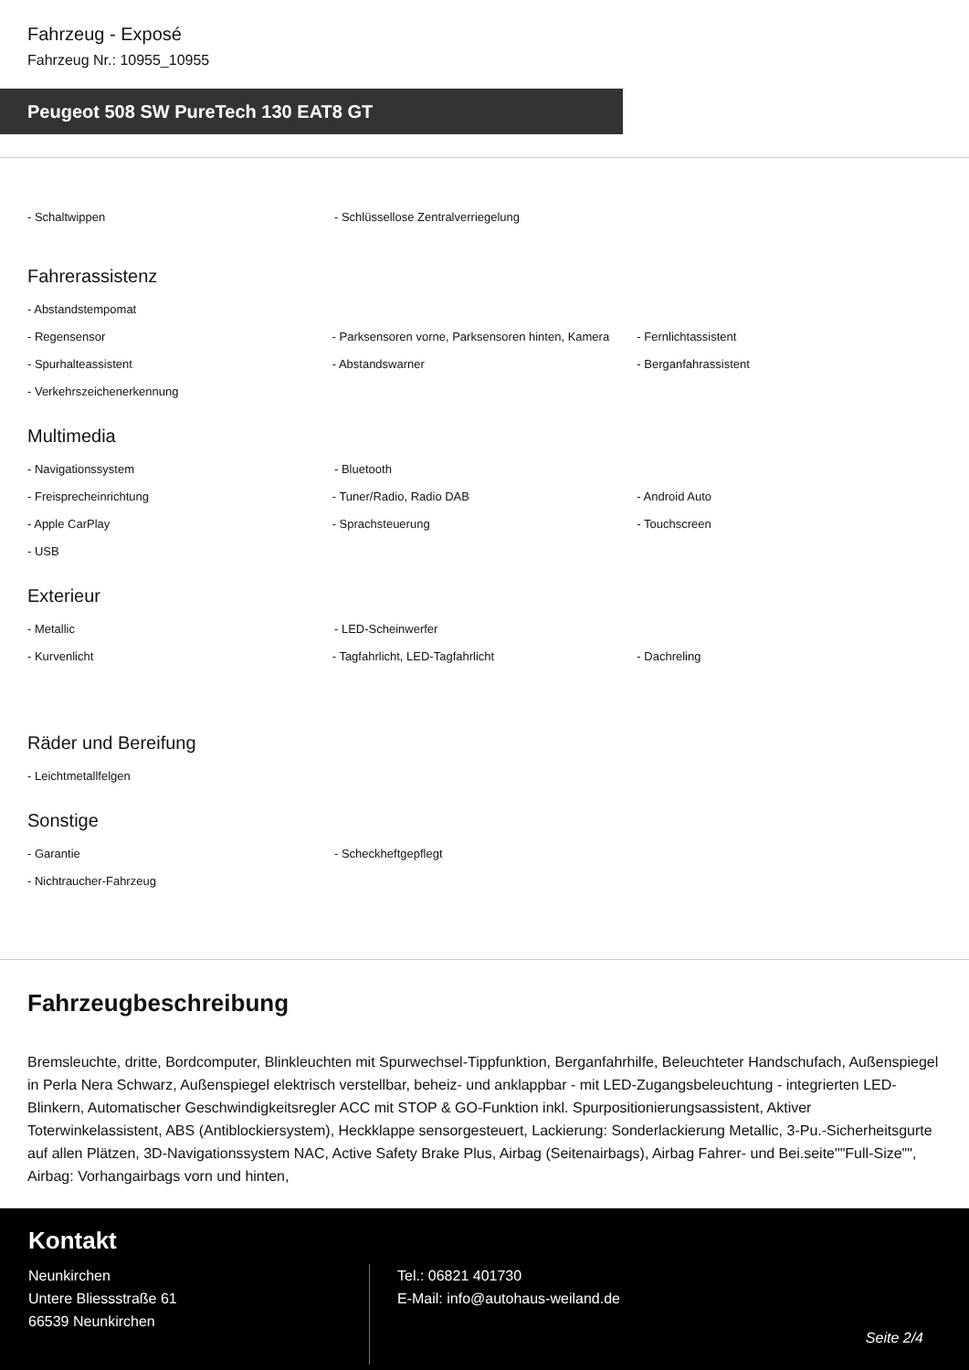Fahrzeug - Exposé
Fahrzeug Nr.: 10955_10955
Peugeot 508 SW PureTech 130 EAT8 GT
- Schaltwippen - Schlüssellose Zentralverriegelung
Fahrerassistenz
- Abstandstempomat
- Regensensor - Parksensoren vorne, Parksensoren hinten, Kamera
- Fernlichtassistent
- Spurhalteassistent - Abstandswarner - Berganfahrassistent
- Verkehrszeichenerkennung
Multimedia
- Navigationssystem - Bluetooth
- Freisprecheinrichtung - Tuner/Radio, Radio DAB - Android Auto
- Apple CarPlay - Sprachsteuerung - Touchscreen
- USB
Exterieur
- Metallic - LED-Scheinwerfer
- Kurvenlicht - Tagfahrlicht, LED-Tagfahrlicht - Dachreling
Räder und Bereifung
- Leichtmetallfelgen
Sonstige
- Garantie - Scheckheftgepflegt
- Nichtraucher-Fahrzeug
Fahrzeugbeschreibung
Bremsleuchte, dritte, Bordcomputer, Blinkleuchten mit Spurwechsel-Tippfunktion, Berganfahrhilfe, Beleuchteter Handschufach, Außenspiegel in Perla Nera Schwarz, Außenspiegel elektrisch verstellbar, beheiz- und anklappbar - mit LED-Zugangsbeleuchtung - integrierten LED-Blinkern, Automatischer Geschwindigkeitsregler ACC mit STOP & GO-Funktion inkl. Spurpositionierungsassistent, Aktiver Toterwinkelassistent, ABS (Antiblockiersystem), Heckklappe sensorgesteuert, Lackierung: Sonderlackierung Metallic, 3-Pu.-Sicherheitsgurte auf allen Plätzen, 3D-Navigationssystem NAC, Active Safety Brake Plus, Airbag (Seitenairbags), Airbag Fahrer- und Bei.seite""Full-Size"", Airbag: Vorhangairbags vorn und hinten,
Kontakt
Neunkirchen
Untere Bliessstraße 61
66539 Neunkirchen
Tel.: 06821 401730
E-Mail: info@autohaus-weiland.de
Seite 2/4